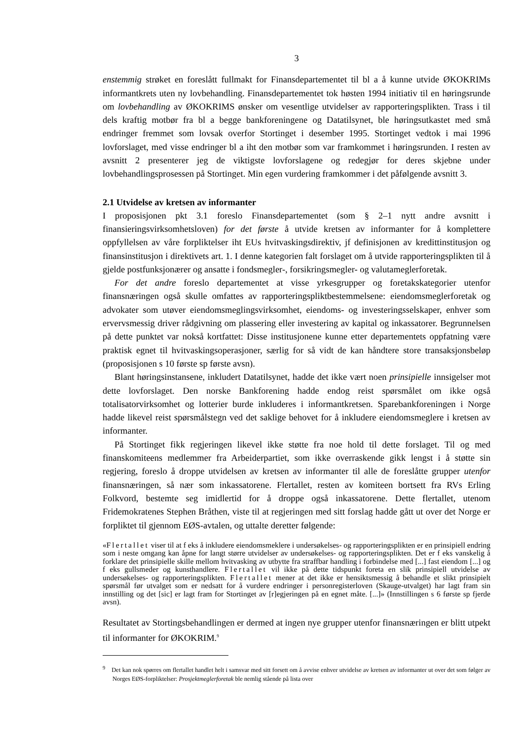3
enstemmig strøket en foreslått fullmakt for Finansdepartementet til bl a å kunne utvide ØKOKRIMs informantkrets uten ny lovbehandling. Finansdepartementet tok høsten 1994 initiativ til en høringsrunde om lovbehandling av ØKOKRIMS ønsker om vesentlige utvidelser av rapporteringsplikten. Trass i til dels kraftig motbør fra bl a begge bankforeningene og Datatilsynet, ble høringsutkastet med små endringer fremmet som lovsak overfor Stortinget i desember 1995. Stortinget vedtok i mai 1996 lovforslaget, med visse endringer bl a iht den motbør som var framkommet i høringsrunden. I resten av avsnitt 2 presenterer jeg de viktigste lovforslagene og redegjør for deres skjebne under lovbehandlingsprosessen på Stortinget. Min egen vurdering framkommer i det påfølgende avsnitt 3.
2.1 Utvidelse av kretsen av informanter
I proposisjonen pkt 3.1 foreslo Finansdepartementet (som § 2–1 nytt andre avsnitt i finansieringsvirksomhetsloven) for det første å utvide kretsen av informanter for å komplettere oppfyllelsen av våre forpliktelser iht EUs hvitvaskingsdirektiv, jf definisjonen av kredittinstitusjon og finansinstitusjon i direktivets art. 1. I denne kategorien falt forslaget om å utvide rapporteringsplikten til å gjelde postfunksjonærer og ansatte i fondsmegler-, forsikringsmegler- og valutameglerforetak.
For det andre foreslo departementet at visse yrkesgrupper og foretakskategorier utenfor finansnæringen også skulle omfattes av rapporteringspliktbestemmelsene: eiendomsmeglerforetak og advokater som utøver eiendomsmeglingsvirksomhet, eiendoms- og investeringsselskaper, enhver som ervervsmessig driver rådgivning om plassering eller investering av kapital og inkassatorer. Begrunnelsen på dette punktet var nokså kortfattet: Disse institusjonene kunne etter departementets oppfatning være praktisk egnet til hvitvaskingsoperasjoner, særlig for så vidt de kan håndtere store transaksjonsbeløp (proposisjonen s 10 første sp første avsn).
Blant høringsinstansene, inkludert Datatilsynet, hadde det ikke vært noen prinsipielle innsigelser mot dette lovforslaget. Den norske Bankforening hadde endog reist spørsmålet om ikke også totalisatorvirksomhet og lotterier burde inkluderes i informantkretsen. Sparebankforeningen i Norge hadde likevel reist spørsmålstegn ved det saklige behovet for å inkludere eiendomsmeglere i kretsen av informanter.
På Stortinget fikk regjeringen likevel ikke støtte fra noe hold til dette forslaget. Til og med finanskomiteens medlemmer fra Arbeiderpartiet, som ikke overraskende gikk lengst i å støtte sin regjering, foreslo å droppe utvidelsen av kretsen av informanter til alle de foreslåtte grupper utenfor finansnæringen, så nær som inkassatorene. Flertallet, resten av komiteen bortsett fra RVs Erling Folkvord, bestemte seg imidlertid for å droppe også inkassatorene. Dette flertallet, utenom Fridemokratenes Stephen Bråthen, viste til at regjeringen med sitt forslag hadde gått ut over det Norge er forpliktet til gjennom EØS-avtalen, og uttalte deretter følgende:
«Flertallet viser til at f eks å inkludere eiendomsmeklere i undersøkelses- og rapporteringsplikten er en prinsipiell endring som i neste omgang kan åpne for langt større utvidelser av undersøkelses- og rapporteringsplikten. Det er f eks vanskelig å forklare det prinsipielle skille mellom hvitvasking av utbytte fra straffbar handling i forbindelse med [...] fast eiendom [...] og f eks gullsmeder og kunsthandlere. Flertallet vil ikke på dette tidspunkt foreta en slik prinsipiell utvidelse av undersøkelses- og rapporteringsplikten. Flertallet mener at det ikke er hensiktsmessig å behandle et slikt prinsipielt spørsmål før utvalget som er nedsatt for å vurdere endringer i personregisterloven (Skauge-utvalget) har lagt fram sin innstilling og det [sic] er lagt fram for Stortinget av [r]egjeringen på en egnet måte. [...]» (Innstillingen s 6 første sp fjerde avsn).
Resultatet av Stortingsbehandlingen er dermed at ingen nye grupper utenfor finansnæringen er blitt utpekt til informanter for ØKOKRIM.<sup>9</sup>
<sup>9</sup> Det kan nok spørres om flertallet handlet helt i samsvar med sitt forsett om å avvise enhver utvidelse av kretsen av informanter ut over det som følger av Norges EØS-forpliktelser: Prosjektmeglerforetak ble nemlig stående på lista over